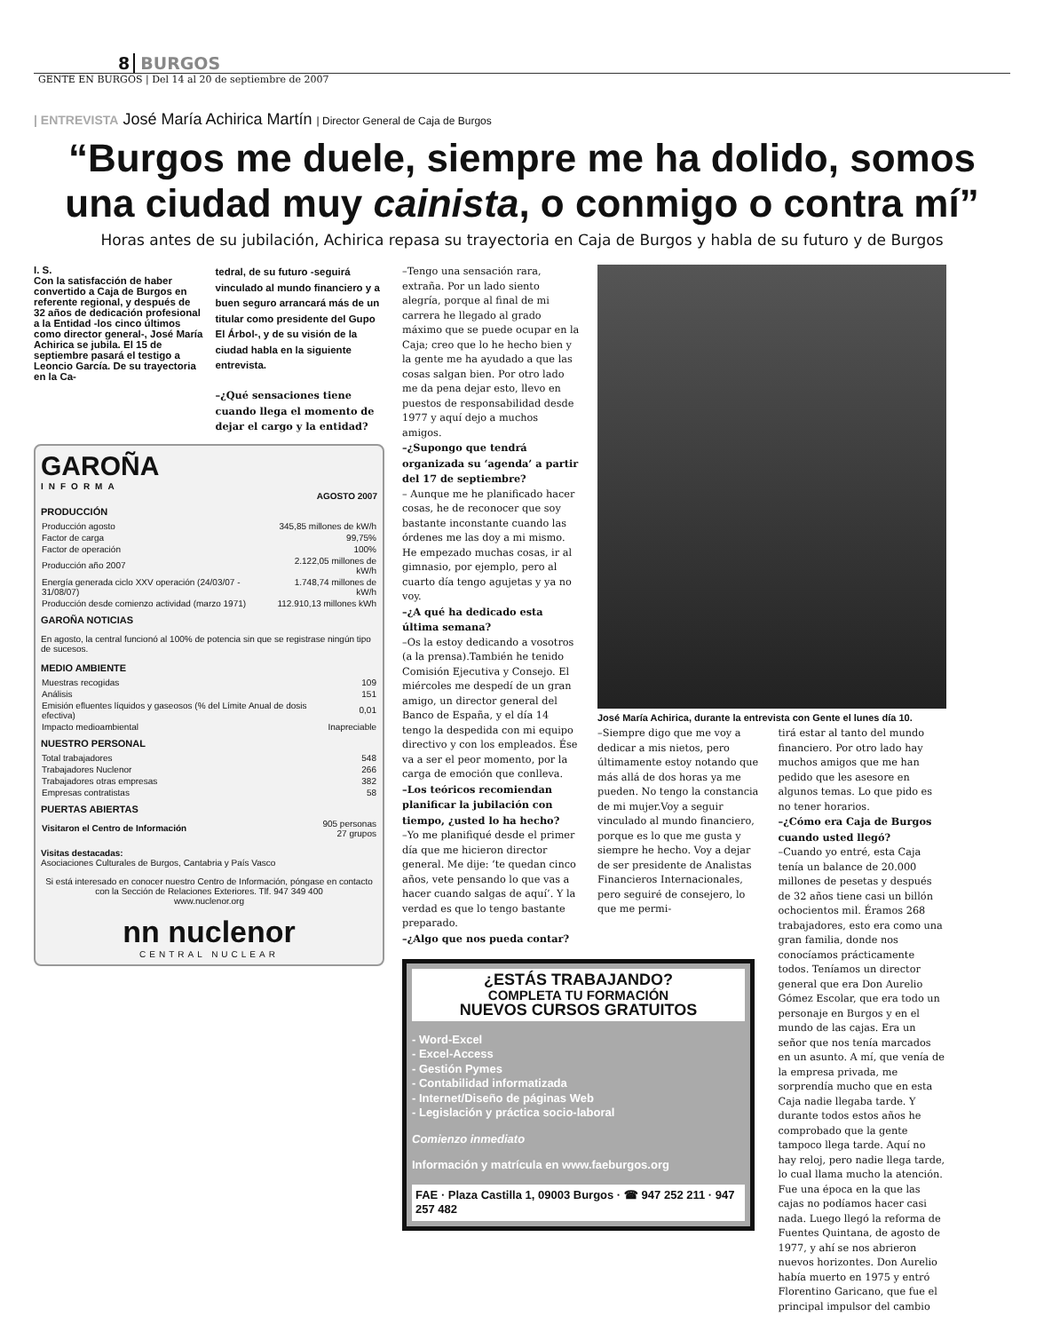8 BURGOS
GENTE EN BURGOS | Del 14 al 20 de septiembre de 2007
| ENTREVISTA José María Achirica Martín | Director General de Caja de Burgos
“Burgos me duele, siempre me ha dolido, somos una ciudad muy cainista, o conmigo o contra mí”
Horas antes de su jubilación, Achirica repasa su trayectoria en Caja de Burgos y habla de su futuro y de Burgos
I. S.
Con la satisfacción de haber convertido a Caja de Burgos en referente regional, y después de 32 años de dedicación profesional a la Entidad -los cinco últimos como director general-, José María Achirica se jubila. El 15 de septiembre pasará el testigo a Leoncio García. De su trayectoria en la Ca-
tedral, de su futuro -seguirá vinculado al mundo financiero y a buen seguro arrancará más de un titular como presidente del Gupo El Árbol-, y de su visión de la ciudad habla en la siguiente entrevista.
–¿Qué sensaciones tiene cuando llega el momento de dejar el cargo y la entidad?
GAROÑA
INFORMA
AGOSTO 2007
PRODUCCIÓN
| Producción agosto | 345,85 millones de kW/h |
| Factor de carga | 99,75% |
| Factor de operación | 100% |
| Producción año 2007 | 2.122,05 millones de kW/h |
| Energía generada ciclo XXV operación (24/03/07 - 31/08/07) | 1.748,74 millones de kW/h |
| Producción desde comienzo actividad (marzo 1971) | 112.910,13 millones kWh |
GAROÑA NOTICIAS
En agosto, la central funcionó al 100% de potencia sin que se registrase ningún tipo de sucesos.
MEDIO AMBIENTE
| Muestras recogidas | 109 |
| Análisis | 151 |
| Emisión efluentes líquidos y gaseosos (% del Límite Anual de dosis efectiva) | 0,01 |
| Impacto medioambiental | Inapreciable |
NUESTRO PERSONAL
| Total trabajadores | 548 |
| Trabajadores Nuclenor | 266 |
| Trabajadores otras empresas | 382 |
| Empresas contratistas | 58 |
PUERTAS ABIERTAS
| Visitaron el Centro de Información | 905 personas 27 grupos |
Visitas destacadas:
Asociaciones Culturales de Burgos, Cantabria y País Vasco
Si está interesado en conocer nuestro Centro de Información, póngase en contacto con la Sección de Relaciones Exteriores. Tlf. 947 349 400
www.nuclenor.org
nn nuclenor
CENTRAL NUCLEAR
–Tengo una sensación rara, extraña. Por un lado siento alegría, porque al final de mi carrera he llegado al grado máximo que se puede ocupar en la Caja; creo que lo he hecho bien y la gente me ha ayudado a que las cosas salgan bien. Por otro lado me da pena dejar esto, llevo en puestos de responsabilidad desde 1977 y aquí dejo a muchos amigos.
–¿Supongo que tendrá organizada su ‘agenda’ a partir del 17 de septiembre?
– Aunque me he planificado hacer cosas, he de reconocer que soy bastante inconstante cuando las órdenes me las doy a mi mismo. He empezado muchas cosas, ir al gimnasio, por ejemplo, pero al cuarto día tengo agujetas y ya no voy.
–¿A qué ha dedicado esta última semana?
–Os la estoy dedicando a vosotros (a la prensa).También he tenido Comisión Ejecutiva y Consejo. El miércoles me despedí de un gran amigo, un director general del Banco de España, y el día 14 tengo la despedida con mi equipo directivo y con los empleados. Ése va a ser el peor momento, por la carga de emoción que conlleva.
–Los teóricos recomiendan planificar la jubilación con tiempo, ¿usted lo ha hecho?
–Yo me planifiqué desde el primer día que me hicieron director general. Me dije: ‘te quedan cinco años, vete pensando lo que vas a hacer cuando salgas de aquí’. Y la verdad es que lo tengo bastante preparado.
–¿Algo que nos pueda contar?
¿ESTÁS TRABAJANDO?
COMPLETA TU FORMACIÓN
NUEVOS CURSOS GRATUITOS
- Word-Excel
- Excel-Access
- Gestión Pymes
- Contabilidad informatizada
- Internet/Diseño de páginas Web
- Legislación y práctica socio-laboral
Comienzo inmediato
Información y matrícula en www.faeburgos.org
FAE · Plaza Castilla 1, 09003 Burgos · ☎ 947 252 211 · 947 257 482
José María Achirica, durante la entrevista con Gente el lunes día 10.
–Siempre digo que me voy a dedicar a mis nietos, pero últimamente estoy notando que más allá de dos horas ya me pueden. No tengo la constancia de mi mujer.Voy a seguir vinculado al mundo financiero, porque es lo que me gusta y siempre he hecho. Voy a dejar de ser presidente de Analistas Financieros Internacionales, pero seguiré de consejero, lo que me permi-
tirá estar al tanto del mundo financiero. Por otro lado hay muchos amigos que me han pedido que les asesore en algunos temas. Lo que pido es no tener horarios.
–¿Cómo era Caja de Burgos cuando usted llegó?
–Cuando yo entré, esta Caja tenía un balance de 20.000 millones de pesetas y después de 32 años tiene casi un billón ochocientos mil. Éramos 268 trabajadores, esto era como una gran familia, donde nos conocíamos prácticamente todos. Teníamos un director general que era Don Aurelio Gómez Escolar, que era todo un personaje en Burgos y en el mundo de las cajas. Era un señor que nos tenía marcados en un asunto. A mí, que venía de la empresa privada, me sorprendía mucho que en esta Caja nadie llegaba tarde. Y durante todos estos años he comprobado que la gente tampoco llega tarde. Aquí no hay reloj, pero nadie llega tarde, lo cual llama mucho la atención. Fue una época en la que las cajas no podíamos hacer casi nada. Luego llegó la reforma de Fuentes Quintana, de agosto de 1977, y ahí se nos abrieron nuevos horizontes. Don Aurelio había muerto en 1975 y entró Florentino Garicano, que fue el principal impulsor del cambio